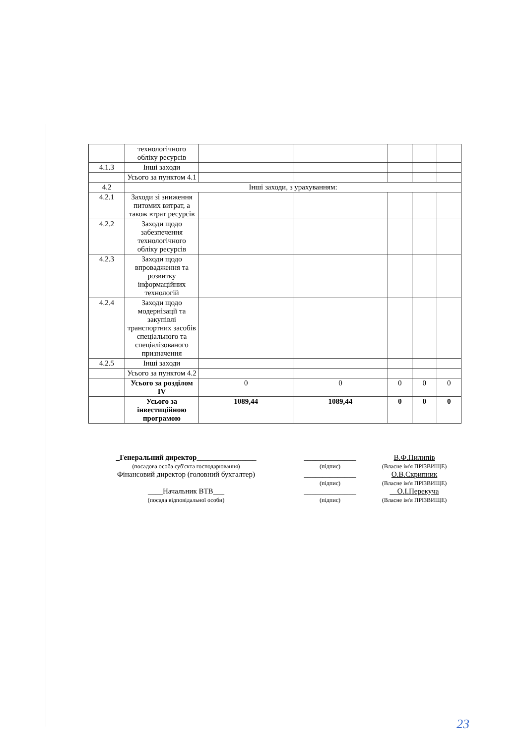| | технологічного обліку ресурсів | | | | | |
| 4.1.3 | Інші заходи | | | | | |
| | Усього за пунктом 4.1 | | | | | |
| 4.2 | Інші заходи, з урахуванням: | | | | | |
| 4.2.1 | Заходи зі зниження питомих витрат, а також втрат ресурсів | | | | | |
| 4.2.2 | Заходи щодо забезпечення технологічного обліку ресурсів | | | | | |
| 4.2.3 | Заходи щодо впровадження та розвитку інформаційних технологій | | | | | |
| 4.2.4 | Заходи щодо модернізації та закупівлі транспортних засобів спеціального та спеціалізованого призначення | | | | | |
| 4.2.5 | Інші заходи | | | | | |
| | Усього за пунктом 4.2 | | | | | |
| | Усього за розділом IV | 0 | 0 | 0 | 0 | 0 |
| | Усього за інвестиційною програмою | 1089,44 | 1089,44 | 0 | 0 | 0 |
_Генеральний директор________________
(посадова особа суб'єкта господарювання)
Фінансовий директор (головний бухгалтер)
____Начальник ВТВ___
(посада відповідальної особи)
______________
(підпис)
______________
(підпис)
______________
(підпис)
В.Ф.Пилипів
(Власне ім'я ПРІЗВИЩЕ)
О.В.Скрипник
(Власне ім'я ПРІЗВИЩЕ)
__О.І.Перекуча
(Власне ім'я ПРІЗВИЩЕ)
23